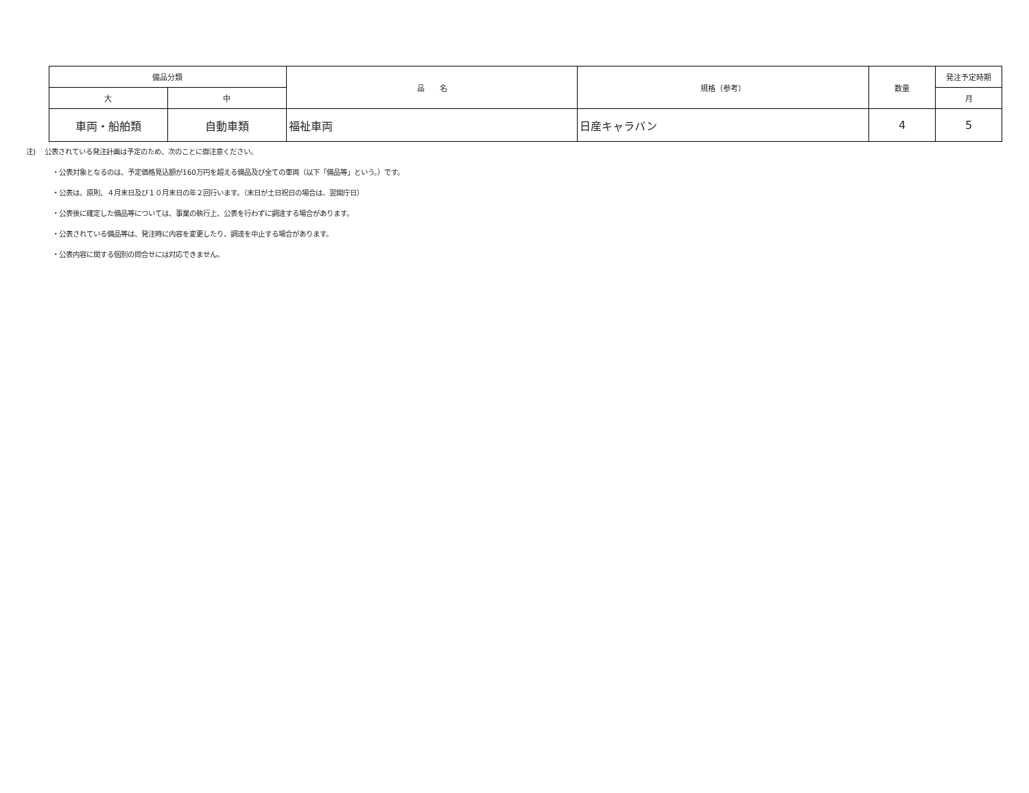| 備品分類 | | 品 名 | 規格（参考） | 数量 | 発注予定時期 |
| --- | --- | --- | --- | --- | --- |
| 大 | 中 | | | | 月 |
| 車両・船舶類 | 自動車類 | 福祉車両 | 日産キャラバン | 4 | 5 |
注)　 公表されている発注計画は予定のため、次のことに御注意ください。
・公表対象となるのは、予定価格見込額が160万円を超える備品及び全ての車両（以下「備品等」という。）です。
・公表は、原則、４月末日及び１０月末日の年２回行います。（末日が土日祝日の場合は、翌開庁日）
・公表後に確定した備品等については、事業の執行上、公表を行わずに調達する場合があります。
・公表されている備品等は、発注時に内容を変更したり、調達を中止する場合があります。
・公表内容に関する個別の問合せには対応できません。